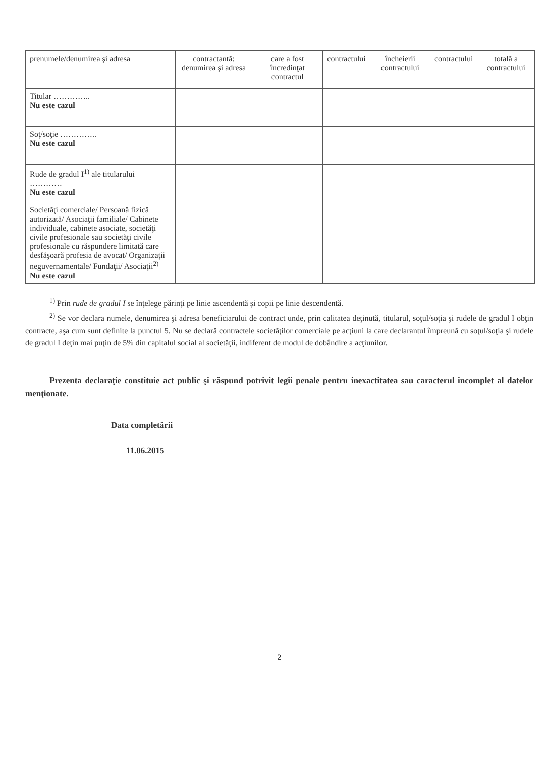| prenumele/denumirea şi adresa | contractantă: denumirea şi adresa | care a fost încredinţat contractul | contractului | încheierii contractului | contractului | totală a contractului |
| Titular ………….. Nu este cazul | | | | | | |
| Soţ/soţie ………….. Nu este cazul | | | | | | |
| Rude de gradul I<sup>1)</sup> ale titularului ………… Nu este cazul | | | | | | |
| Societăţi comerciale/ Persoană fizică autorizată/ Asociaţii familiale/ Cabinete individuale, cabinete asociate, societăţi civile profesionale sau societăţi civile profesionale cu răspundere limitată care desfăşoară profesia de avocat/ Organizaţii neguvernamentale/ Fundaţii/ Asociaţii<sup>2)</sup> Nu este cazul | | | | | | |
<sup>1)</sup> Prin rude de gradul I se înţelege părinţi pe linie ascendentă şi copii pe linie descendentă.
<sup>2)</sup> Se vor declara numele, denumirea şi adresa beneficiarului de contract unde, prin calitatea deţinută, titularul, soţul/soţia şi rudele de gradul I obţin contracte, aşa cum sunt definite la punctul 5. Nu se declară contractele societăţilor comerciale pe acţiuni la care declarantul împreună cu soţul/soţia şi rudele de gradul I deţin mai puţin de 5% din capitalul social al societăţii, indiferent de modul de dobândire a acţiunilor.
Prezenta declaraţie constituie act public şi răspund potrivit legii penale pentru inexactitatea sau caracterul incomplet al datelor menţionate.
Data completării
11.06.2015
2